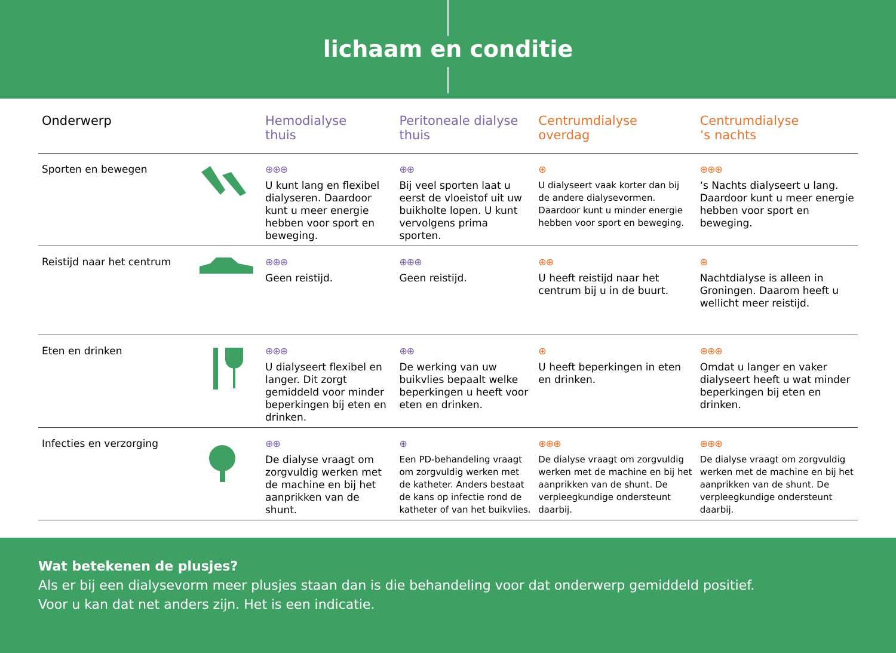lichaam en conditie
| Onderwerp | | Hemodialyse thuis | Peritoneale dialyse thuis | Centrumdialyse overdag | Centrumdialyse ‘s nachts |
| --- | --- | --- | --- | --- | --- |
| Sporten en bewegen | | ⊕⊕⊕ U kunt lang en flexibel dialyseren. Daardoor kunt u meer energie hebben voor sport en beweging. | ⊕⊕ Bij veel sporten laat u eerst de vloeistof uit uw buikholte lopen. U kunt vervolgens prima sporten. | ⊕ U dialyseert vaak korter dan bij de andere dialysevormen. Daardoor kunt u minder energie hebben voor sport en beweging. | ⊕⊕⊕ ‘s Nachts dialyseert u lang. Daardoor kunt u meer energie hebben voor sport en beweging. |
| Reistijd naar het centrum | | ⊕⊕⊕ Geen reistijd. | ⊕⊕⊕ Geen reistijd. | ⊕⊕ U heeft reistijd naar het centrum bij u in de buurt. | ⊕ Nachtdialyse is alleen in Groningen. Daarom heeft u wellicht meer reistijd. |
| Eten en drinken | | ⊕⊕⊕ U dialyseert flexibel en langer. Dit zorgt gemiddeld voor minder beperkingen bij eten en drinken. | ⊕⊕ De werking van uw buikvlies bepaalt welke beperkingen u heeft voor eten en drinken. | ⊕ U heeft beperkingen in eten en drinken. | ⊕⊕⊕ Omdat u langer en vaker dialyseert heeft u wat minder beperkingen bij eten en drinken. |
| Infecties en verzorging | | ⊕⊕ De dialyse vraagt om zorgvuldig werken met de machine en bij het aanprikken van de shunt. | ⊕ Een PD-behandeling vraagt om zorgvuldig werken met de katheter. Anders bestaat de kans op infectie rond de katheter of van het buikvlies. | ⊕⊕⊕ De dialyse vraagt om zorgvuldig werken met de machine en bij het aanprikken van de shunt. De verpleegkundige ondersteunt daarbij. | ⊕⊕⊕ De dialyse vraagt om zorgvuldig werken met de machine en bij het aanprikken van de shunt. De verpleegkundige ondersteunt daarbij. |
Wat betekenen de plusjes?
Als er bij een dialysevorm meer plusjes staan dan is die behandeling voor dat onderwerp gemiddeld positief.
Voor u kan dat net anders zijn. Het is een indicatie.